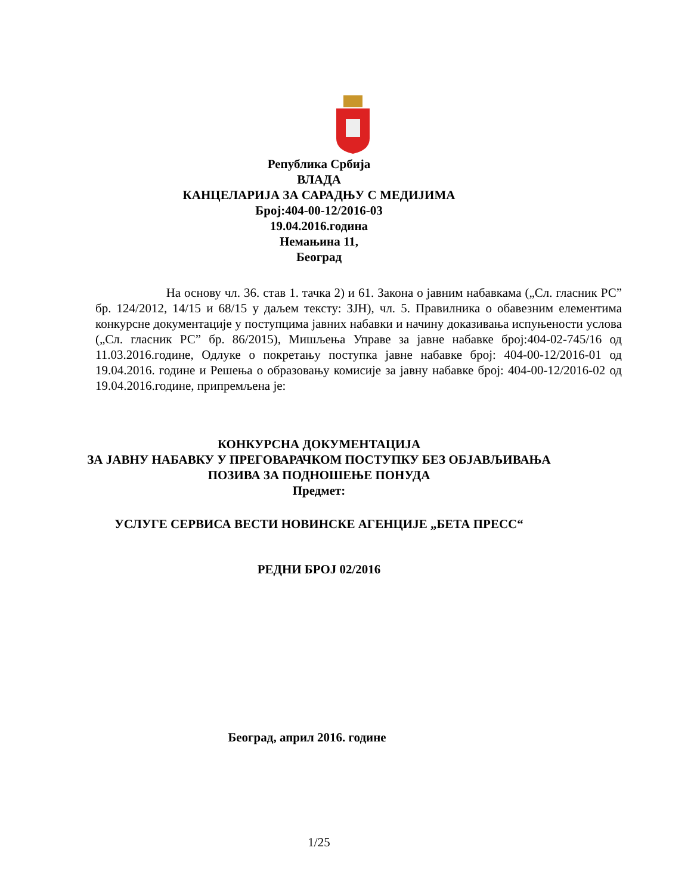Република Србија
ВЛАДА
КАНЦЕЛАРИЈА ЗА САРАДЊУ С МЕДИЈИМА
Број:404-00-12/2016-03
19.04.2016.година
Немањина 11,
Београд
На основу чл. 36. став 1. тачка 2) и 61. Закона о јавним набавкама („Сл. гласник РС” бр. 124/2012, 14/15 и 68/15 у даљем тексту: ЗЈН), чл. 5. Правилника о обавезним елементима конкурсне документације у поступцима јавних набавки и начину доказивања испуњености услова („Сл. гласник РС” бр. 86/2015), Мишљења Управе за јавне набавке број:404-02-745/16 од 11.03.2016.године, Одлуке о покретању поступка јавне набавке број: 404-00-12/2016-01 од 19.04.2016. године и Решења о образовању комисије за јавну набавке број: 404-00-12/2016-02 од 19.04.2016.године, припремљена је:
КОНКУРСНА ДОКУМЕНТАЦИЈА
ЗА ЈАВНУ НАБАВКУ У ПРЕГОВАРАЧКОМ ПОСТУПКУ БЕЗ ОБЈАВЉИВАЊА
ПОЗИВА ЗА ПОДНОШЕЊЕ ПОНУДА
Предмет:
УСЛУГЕ СЕРВИСА ВЕСТИ НОВИНСКЕ АГЕНЦИЈЕ „БЕТА ПРЕСС“
РЕДНИ БРОЈ 02/2016
Београд, април 2016. године
1/25